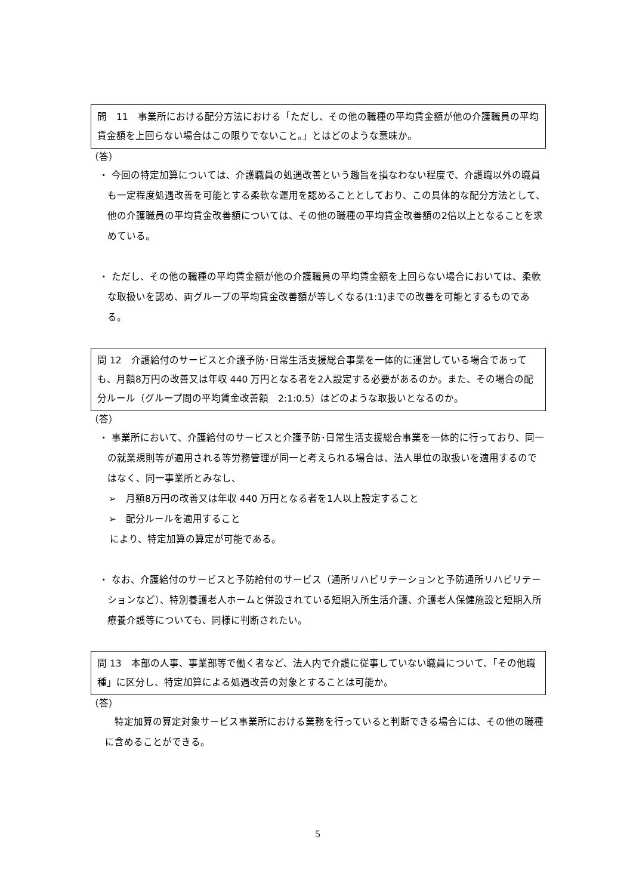問　11　事業所における配分方法における「ただし、その他の職種の平均賃金額が他の介護職員の平均賃金額を上回らない場合はこの限りでないこと。」とはどのような意味か。
（答）
・ 今回の特定加算については、介護職員の処遇改善という趣旨を損なわない程度で、介護職以外の職員も一定程度処遇改善を可能とする柔軟な運用を認めることとしており、この具体的な配分方法として、他の介護職員の平均賃金改善額については、その他の職種の平均賃金改善額の2倍以上となることを求めている。
・ ただし、その他の職種の平均賃金額が他の介護職員の平均賃金額を上回らない場合においては、柔軟な取扱いを認め、両グループの平均賃金改善額が等しくなる(1:1)までの改善を可能とするものである。
問 12　介護給付のサービスと介護予防･日常生活支援総合事業を一体的に運営している場合であっても、月額8万円の改善又は年収 440 万円となる者を2人設定する必要があるのか。また、その場合の配分ルール（グループ間の平均賃金改善額　2:1:0.5）はどのような取扱いとなるのか。
（答）
・ 事業所において、介護給付のサービスと介護予防･日常生活支援総合事業を一体的に行っており、同一の就業規則等が適用される等労務管理が同一と考えられる場合は、法人単位の取扱いを適用するのではなく、同一事業所とみなし、
➢　月額8万円の改善又は年収 440 万円となる者を1人以上設定すること
➢　配分ルールを適用すること
により、特定加算の算定が可能である。
・ なお、介護給付のサービスと予防給付のサービス（通所リハビリテーションと予防通所リハビリテーションなど）、特別養護老人ホームと併設されている短期入所生活介護、介護老人保健施設と短期入所療養介護等についても、同様に判断されたい。
問 13　本部の人事、事業部等で働く者など、法人内で介護に従事していない職員について、「その他職種」に区分し、特定加算による処遇改善の対象とすることは可能か。
（答）
　特定加算の算定対象サービス事業所における業務を行っていると判断できる場合には、その他の職種に含めることができる。
5